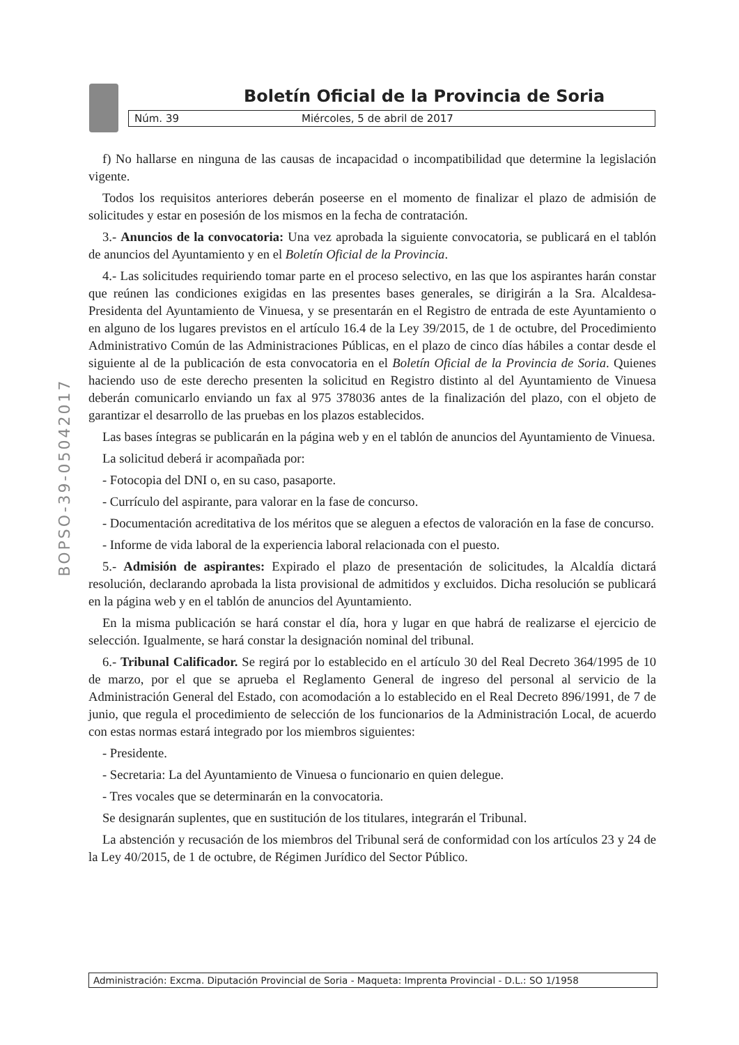Boletín Oficial de la Provincia de Soria
Núm. 39 Miércoles, 5 de abril de 2017
BOPSO-39-05042017
f) No hallarse en ninguna de las causas de incapacidad o incompatibilidad que determine la legislación vigente.
Todos los requisitos anteriores deberán poseerse en el momento de finalizar el plazo de admisión de solicitudes y estar en posesión de los mismos en la fecha de contratación.
3.- Anuncios de la convocatoria: Una vez aprobada la siguiente convocatoria, se publicará en el tablón de anuncios del Ayuntamiento y en el Boletín Oficial de la Provincia.
4.- Las solicitudes requiriendo tomar parte en el proceso selectivo, en las que los aspirantes harán constar que reúnen las condiciones exigidas en las presentes bases generales, se dirigirán a la Sra. Alcaldesa-Presidenta del Ayuntamiento de Vinuesa, y se presentarán en el Registro de entrada de este Ayuntamiento o en alguno de los lugares previstos en el artículo 16.4 de la Ley 39/2015, de 1 de octubre, del Procedimiento Administrativo Común de las Administraciones Públicas, en el plazo de cinco días hábiles a contar desde el siguiente al de la publicación de esta convocatoria en el Boletín Oficial de la Provincia de Soria. Quienes haciendo uso de este derecho presenten la solicitud en Registro distinto al del Ayuntamiento de Vinuesa deberán comunicarlo enviando un fax al 975 378036 antes de la finalización del plazo, con el objeto de garantizar el desarrollo de las pruebas en los plazos establecidos.
Las bases íntegras se publicarán en la página web y en el tablón de anuncios del Ayuntamiento de Vinuesa.
La solicitud deberá ir acompañada por:
- Fotocopia del DNI o, en su caso, pasaporte.
- Currículo del aspirante, para valorar en la fase de concurso.
- Documentación acreditativa de los méritos que se aleguen a efectos de valoración en la fase de concurso.
- Informe de vida laboral de la experiencia laboral relacionada con el puesto.
5.- Admisión de aspirantes: Expirado el plazo de presentación de solicitudes, la Alcaldía dictará resolución, declarando aprobada la lista provisional de admitidos y excluidos. Dicha resolución se publicará en la página web y en el tablón de anuncios del Ayuntamiento.
En la misma publicación se hará constar el día, hora y lugar en que habrá de realizarse el ejercicio de selección. Igualmente, se hará constar la designación nominal del tribunal.
6.- Tribunal Calificador. Se regirá por lo establecido en el artículo 30 del Real Decreto 364/1995 de 10 de marzo, por el que se aprueba el Reglamento General de ingreso del personal al servicio de la Administración General del Estado, con acomodación a lo establecido en el Real Decreto 896/1991, de 7 de junio, que regula el procedimiento de selección de los funcionarios de la Administración Local, de acuerdo con estas normas estará integrado por los miembros siguientes:
- Presidente.
- Secretaria: La del Ayuntamiento de Vinuesa o funcionario en quien delegue.
- Tres vocales que se determinarán en la convocatoria.
Se designarán suplentes, que en sustitución de los titulares, integrarán el Tribunal.
La abstención y recusación de los miembros del Tribunal será de conformidad con los artículos 23 y 24 de la Ley 40/2015, de 1 de octubre, de Régimen Jurídico del Sector Público.
Administración: Excma. Diputación Provincial de Soria - Maqueta: Imprenta Provincial - D.L.: SO 1/1958